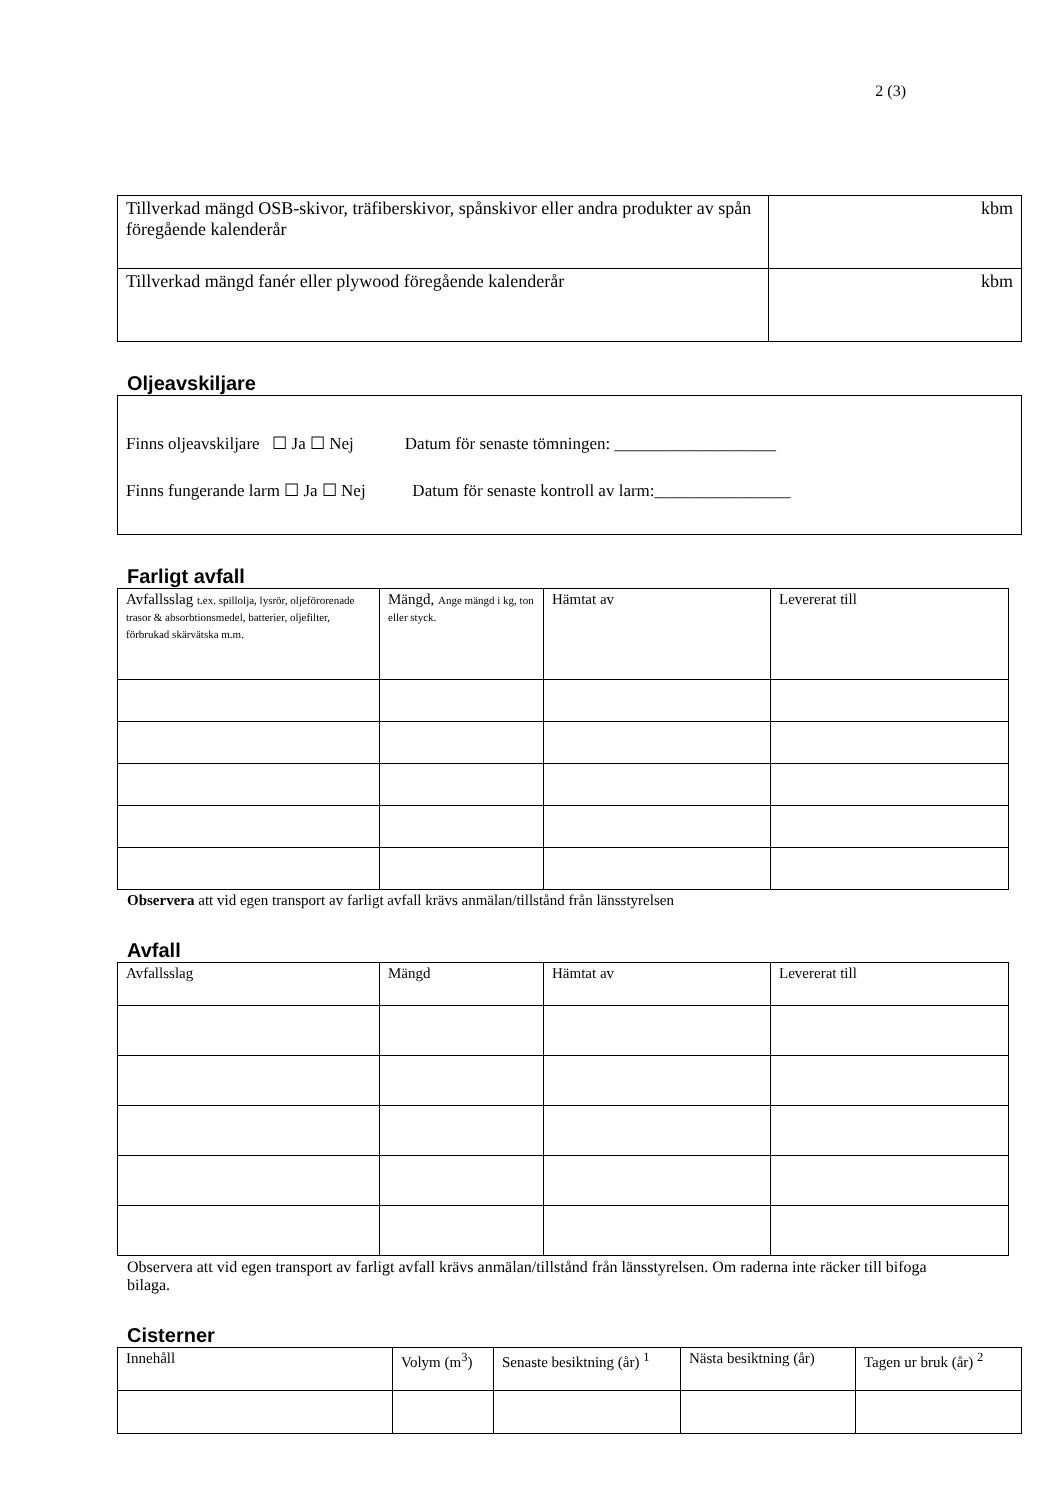2 (3)
| Tillverkad mängd OSB-skivor, träfiberskivor, spånskivor eller andra produkter av spån föregående kalenderår | kbm |
| Tillverkad mängd fanér eller plywood föregående kalenderår | kbm |
Oljeavskiljare
| Finns oljeavskiljare ☐ Ja ☐ Nej Datum för senaste tömningen: ___________________ Finns fungerande larm ☐ Ja ☐ Nej Datum för senaste kontroll av larm:________________ |
Farligt avfall
| Avfallsslag t.ex. spillolja, lysrör, oljeförorenade trasor & absorbtionsmedel, batterier, oljefilter, förbrukad skärvätska m.m. | Mängd, Ange mängd i kg, ton eller styck. | Hämtat av | Levererat till |
| --- | --- | --- | --- |
Observera att vid egen transport av farligt avfall krävs anmälan/tillstånd från länsstyrelsen
Avfall
| Avfallsslag | Mängd | Hämtat av | Levererat till |
| --- | --- | --- | --- |
Observera att vid egen transport av farligt avfall krävs anmälan/tillstånd från länsstyrelsen. Om raderna inte räcker till bifoga bilaga.
Cisterner
| Innehåll | Volym (m<sup>3</sup>) | Senaste besiktning (år) <sup>1</sup> | Nästa besiktning (år) | Tagen ur bruk (år) <sup>2</sup> |
| --- | --- | --- | --- | --- |